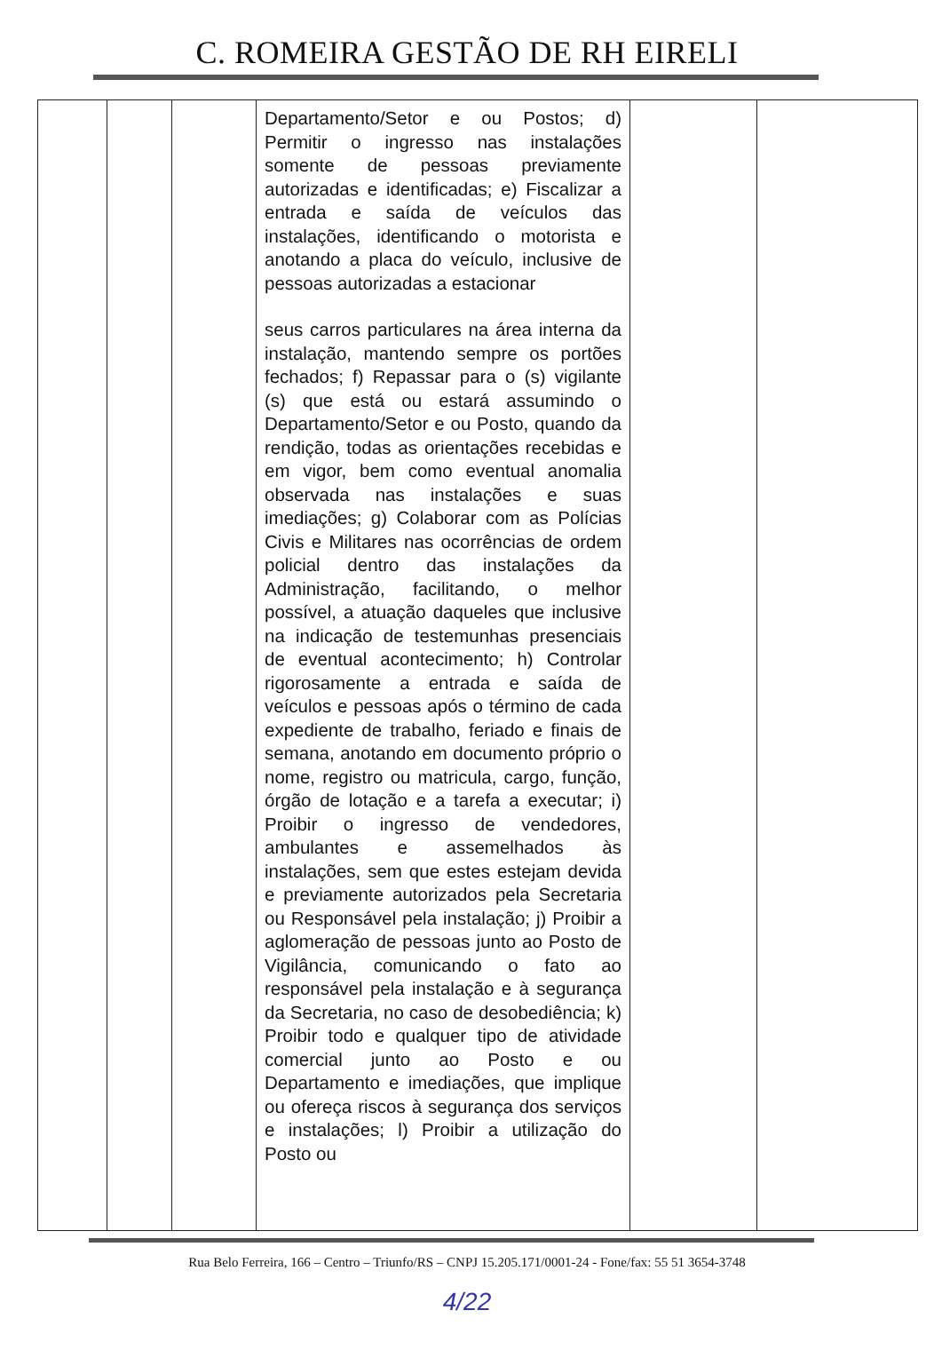C. ROMEIRA GESTÃO DE RH EIRELI
| | | | Departamento/Setor e ou Postos; d) Permitir o ingresso nas instalações somente de pessoas previamente autorizadas e identificadas; e) Fiscalizar a entrada e saída de veículos das instalações, identificando o motorista e anotando a placa do veículo, inclusive de pessoas autorizadas a estacionar seus carros particulares na área interna da instalação, mantendo sempre os portões fechados; f) Repassar para o (s) vigilante (s) que está ou estará assumindo o Departamento/Setor e ou Posto, quando da rendição, todas as orientações recebidas e em vigor, bem como eventual anomalia observada nas instalações e suas imediações; g) Colaborar com as Polícias Civis e Militares nas ocorrências de ordem policial dentro das instalações da Administração, facilitando, o melhor possível, a atuação daqueles que inclusive na indicação de testemunhas presenciais de eventual acontecimento; h) Controlar rigorosamente a entrada e saída de veículos e pessoas após o término de cada expediente de trabalho, feriado e finais de semana, anotando em documento próprio o nome, registro ou matricula, cargo, função, órgão de lotação e a tarefa a executar; i) Proibir o ingresso de vendedores, ambulantes e assemelhados às instalações, sem que estes estejam devida e previamente autorizados pela Secretaria ou Responsável pela instalação; j) Proibir a aglomeração de pessoas junto ao Posto de Vigilância, comunicando o fato ao responsável pela instalação e à segurança da Secretaria, no caso de desobediência; k) Proibir todo e qualquer tipo de atividade comercial junto ao Posto e ou Departamento e imediações, que implique ou ofereça riscos à segurança dos serviços e instalações; l) Proibir a utilização do Posto ou | | |
Rua Belo Ferreira, 166 – Centro – Triunfo/RS – CNPJ 15.205.171/0001-24 - Fone/fax: 55 51 3654-3748
4/22